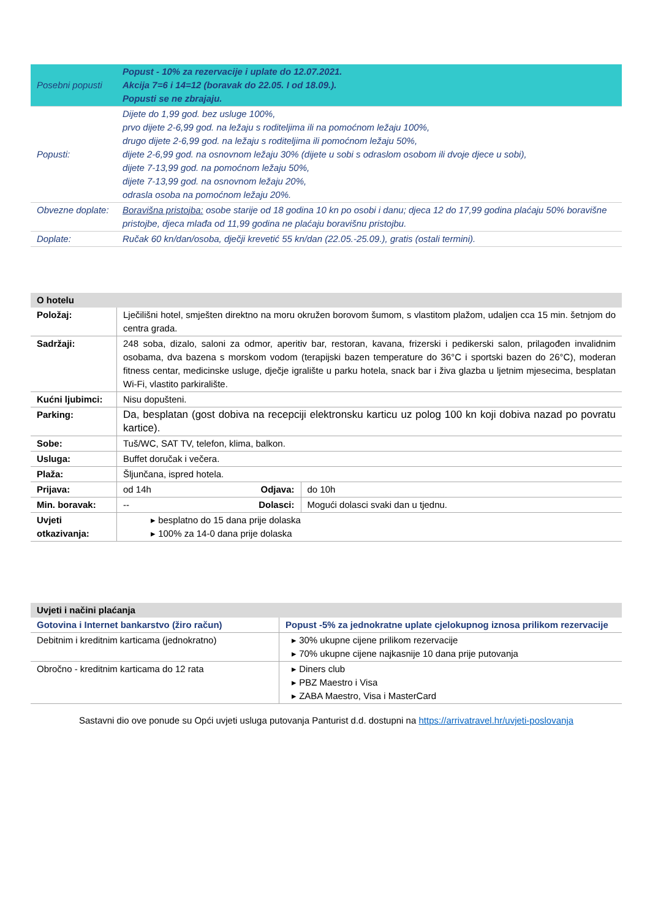| Posebni popusti | Popust - 10% za rezervacije i uplate do 12.07.2021. Akcija 7=6 i 14=12 (boravak do 22.05. I od 18.09.). Popusti se ne zbrajaju. |
| Popusti: | Dijete do 1,99 god. bez usluge 100%, prvo dijete 2-6,99 god. na ležaju s roditeljima ili na pomoćnom ležaju 100%, drugo dijete 2-6,99 god. na ležaju s roditeljima ili pomoćnom ležaju 50%, dijete 2-6,99 god. na osnovnom ležaju 30% (dijete u sobi s odraslom osobom ili dvoje djece u sobi), dijete 7-13,99 god. na pomoćnom ležaju 50%, dijete 7-13,99 god. na osnovnom ležaju 20%, odrasla osoba na pomoćnom ležaju 20%. |
| Obvezne doplate: | Boravišna pristojba: osobe starije od 18 godina 10 kn po osobi i danu; djeca 12 do 17,99 godina plaćaju 50% boravišne pristojbe, djeca mlađa od 11,99 godina ne plaćaju boravišnu pristojbu. |
| Doplate: | Ručak 60 kn/dan/osoba, dječji krevetić 55 kn/dan (22.05.-25.09.), gratis (ostali termini). |
| O hotelu | | | |
| --- | --- | --- | --- |
| Položaj: | Lječilišni hotel, smješten direktno na moru okružen borovom šumom, s vlastitom plažom, udaljen cca 15 min. šetnjom do centra grada. | | |
| Sadržaji: | 248 soba, dizalo, saloni za odmor, aperitiv bar, restoran, kavana, frizerski i pedikerski salon, prilagođen invalidnim osobama, dva bazena s morskom vodom (terapijski bazen temperature do 36°C i sportski bazen do 26°C), moderan fitness centar, medicinske usluge, dječje igralište u parku hotela, snack bar i živa glazba u ljetnim mjesecima, besplatan Wi-Fi, vlastito parkiralište. | | |
| Kućni ljubimci: | Nisu dopušteni. | | |
| Parking: | Da, besplatan (gost dobiva na recepciji elektronsku karticu uz polog 100 kn koji dobiva nazad po povratu kartice). | | |
| Sobe: | Tuš/WC, SAT TV, telefon, klima, balkon. | | |
| Usluga: | Buffet doručak i večera. | | |
| Plaža: | Šljunčana, ispred hotela. | | |
| Prijava: | od 14h | Odjava: | do 10h |
| Min. boravak: | -- | Dolasci: | Mogući dolasci svaki dan u tjednu. |
| Uvjeti otkazivanja: | ▸ besplatno do 15 dana prije dolaska ▸ 100% za 14-0 dana prije dolaska | | |
| Uvjeti i načini plaćanja | |
| --- | --- |
| Gotovina i Internet bankarstvo (žiro račun) | Popust -5% za jednokratne uplate cjelokupnog iznosa prilikom rezervacije |
| Debitnim i kreditnim karticama (jednokratno) | ▸ 30% ukupne cijene prilikom rezervacije ▸ 70% ukupne cijene najkasnije 10 dana prije putovanja |
| Obročno - kreditnim karticama do 12 rata | ▸ Diners club ▸ PBZ Maestro i Visa ▸ ZABA Maestro, Visa i MasterCard |
Sastavni dio ove ponude su Opći uvjeti usluga putovanja Panturist d.d. dostupni na https://arrivatravel.hr/uvjeti-poslovanja